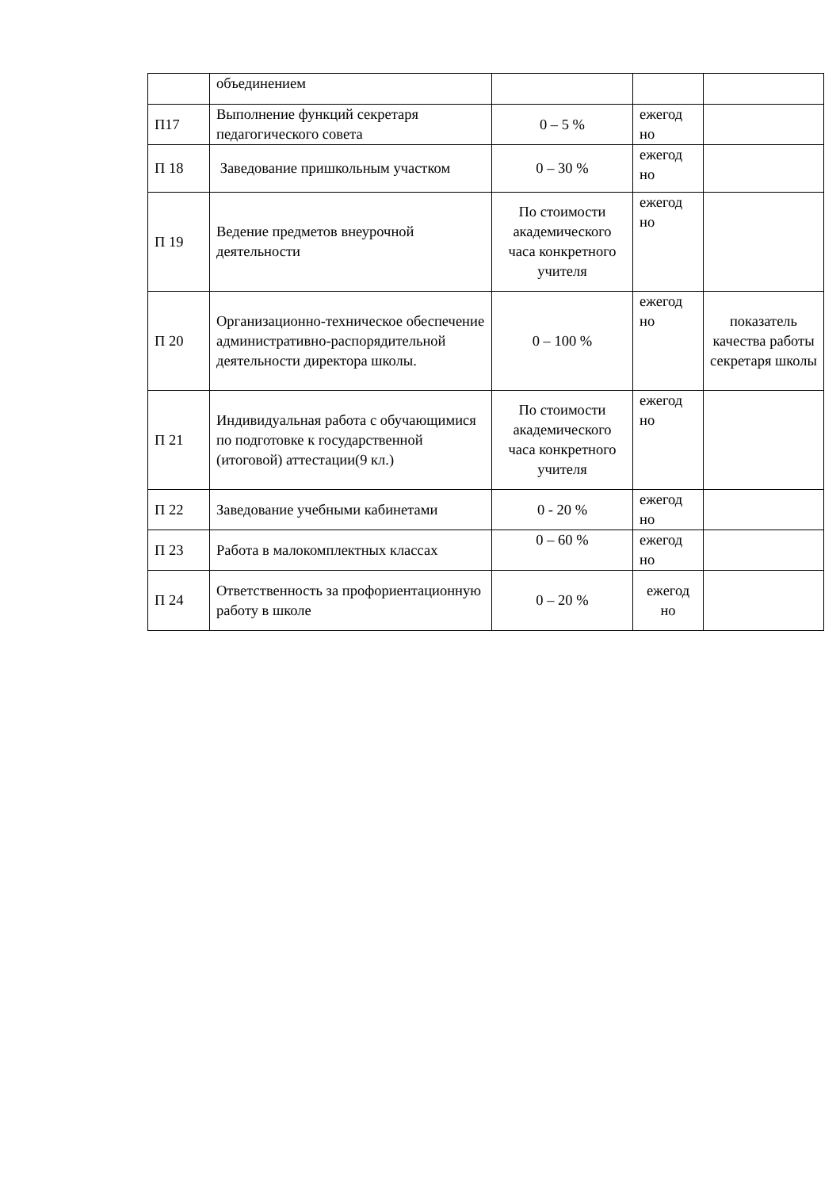| | объединением | | | |
| П17 | Выполнение функций секретаря педагогического совета | 0 – 5 % | ежегод но | |
| П 18 | Заведование пришкольным участком | 0 – 30 % | ежегод но | |
| П 19 | Ведение предметов внеурочной деятельности | По стоимости академического часа конкретного учителя | ежегод но | |
| П 20 | Организационно-техническое обеспечение административно-распорядительной деятельности директора школы. | 0 – 100 % | ежегод но | показатель качества работы секретаря школы |
| П 21 | Индивидуальная работа с обучающимися по подготовке к государственной (итоговой) аттестации(9 кл.) | По стоимости академического часа конкретного учителя | ежегод но | |
| П 22 | Заведование учебными кабинетами | 0 - 20 % | ежегод но | |
| П 23 | Работа в малокомплектных классах | 0 – 60 % | ежегод но | |
| П 24 | Ответственность за профориентационную работу в школе | 0 – 20 % | ежегод но | |